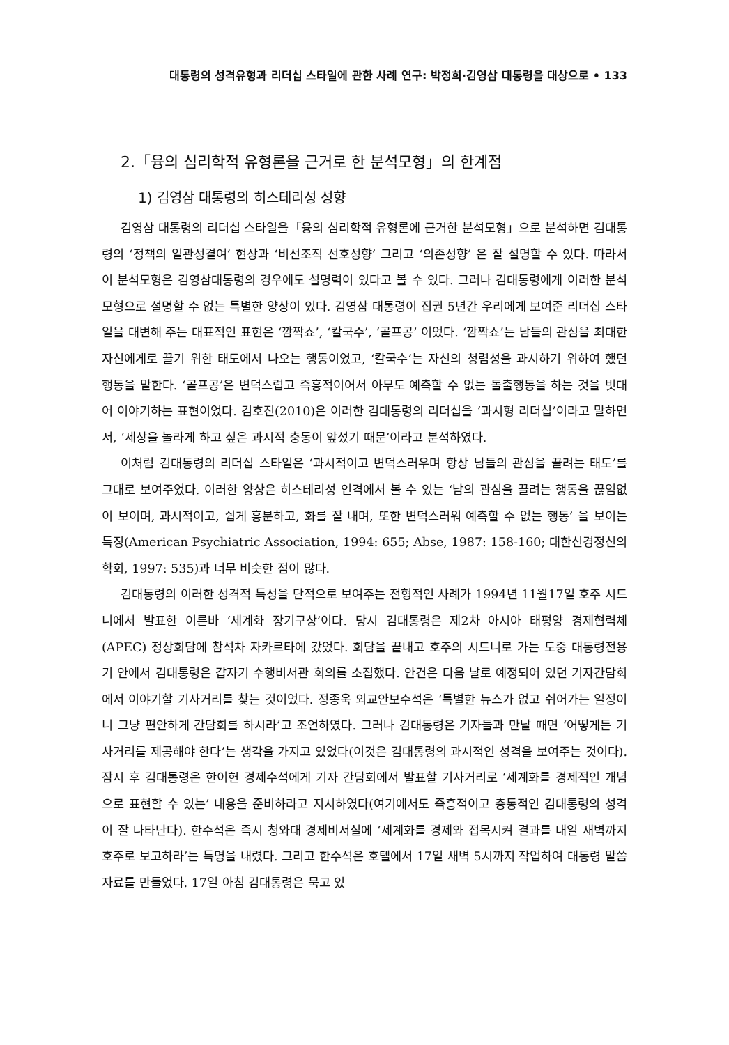대통령의 성격유형과 리더십 스타일에 관한 사례 연구: 박정희·김영삼 대통령을 대상으로 • 133
2.「융의 심리학적 유형론을 근거로 한 분석모형」의 한계점
1) 김영삼 대통령의 히스테리성 성향
김영삼 대통령의 리더십 스타일을「융의 심리학적 유형론에 근거한 분석모형」으로 분석하면 김대통령의 ‘정책의 일관성결여’ 현상과 ‘비선조직 선호성향’ 그리고 ‘의존성향’ 은 잘 설명할 수 있다. 따라서 이 분석모형은 김영삼대통령의 경우에도 설명력이 있다고 볼 수 있다. 그러나 김대통령에게 이러한 분석모형으로 설명할 수 없는 특별한 양상이 있다. 김영삼 대통령이 집권 5년간 우리에게 보여준 리더십 스타일을 대변해 주는 대표적인 표현은 ‘깜짝쇼’, ‘칼국수’, ‘골프공’ 이었다. ‘깜짝쇼’는 남들의 관심을 최대한 자신에게로 끌기 위한 태도에서 나오는 행동이었고, ‘칼국수’는 자신의 청렴성을 과시하기 위하여 했던 행동을 말한다. ‘골프공’은 변덕스럽고 즉흥적이어서 아무도 예측할 수 없는 돌출행동을 하는 것을 빗대어 이야기하는 표현이었다. 김호진(2010)은 이러한 김대통령의 리더십을 ‘과시형 리더십’이라고 말하면서, ‘세상을 놀라게 하고 싶은 과시적 충동이 앞섰기 때문’이라고 분석하였다.
이처럼 김대통령의 리더십 스타일은 ‘과시적이고 변덕스러우며 항상 남들의 관심을 끌려는 태도’를 그대로 보여주었다. 이러한 양상은 히스테리성 인격에서 볼 수 있는 ‘남의 관심을 끌려는 행동을 끊임없이 보이며, 과시적이고, 쉽게 흥분하고, 화를 잘 내며, 또한 변덕스러워 예측할 수 없는 행동’ 을 보이는 특징(American Psychiatric Association, 1994: 655; Abse, 1987: 158-160; 대한신경정신의학회, 1997: 535)과 너무 비슷한 점이 많다.
김대통령의 이러한 성격적 특성을 단적으로 보여주는 전형적인 사례가 1994년 11월17일 호주 시드니에서 발표한 이른바 ‘세계화 장기구상’이다. 당시 김대통령은 제2차 아시아 태평양 경제협력체(APEC) 정상회담에 참석차 자카르타에 갔었다. 회담을 끝내고 호주의 시드니로 가는 도중 대통령전용기 안에서 김대통령은 갑자기 수행비서관 회의를 소집했다. 안건은 다음 날로 예정되어 있던 기자간담회에서 이야기할 기사거리를 찾는 것이었다. 정종욱 외교안보수석은 ‘특별한 뉴스가 없고 쉬어가는 일정이니 그냥 편안하게 간담회를 하시라’고 조언하였다. 그러나 김대통령은 기자들과 만날 때면 ‘어떻게든 기사거리를 제공해야 한다’는 생각을 가지고 있었다(이것은 김대통령의 과시적인 성격을 보여주는 것이다). 잠시 후 김대통령은 한이헌 경제수석에게 기자 간담회에서 발표할 기사거리로 ‘세계화를 경제적인 개념으로 표현할 수 있는’ 내용을 준비하라고 지시하였다(여기에서도 즉흥적이고 충동적인 김대통령의 성격이 잘 나타난다). 한수석은 즉시 청와대 경제비서실에 ‘세계화를 경제와 접목시켜 결과를 내일 새벽까지 호주로 보고하라’는 특명을 내렸다. 그리고 한수석은 호텔에서 17일 새벽 5시까지 작업하여 대통령 말씀자료를 만들었다. 17일 아침 김대통령은 묵고 있